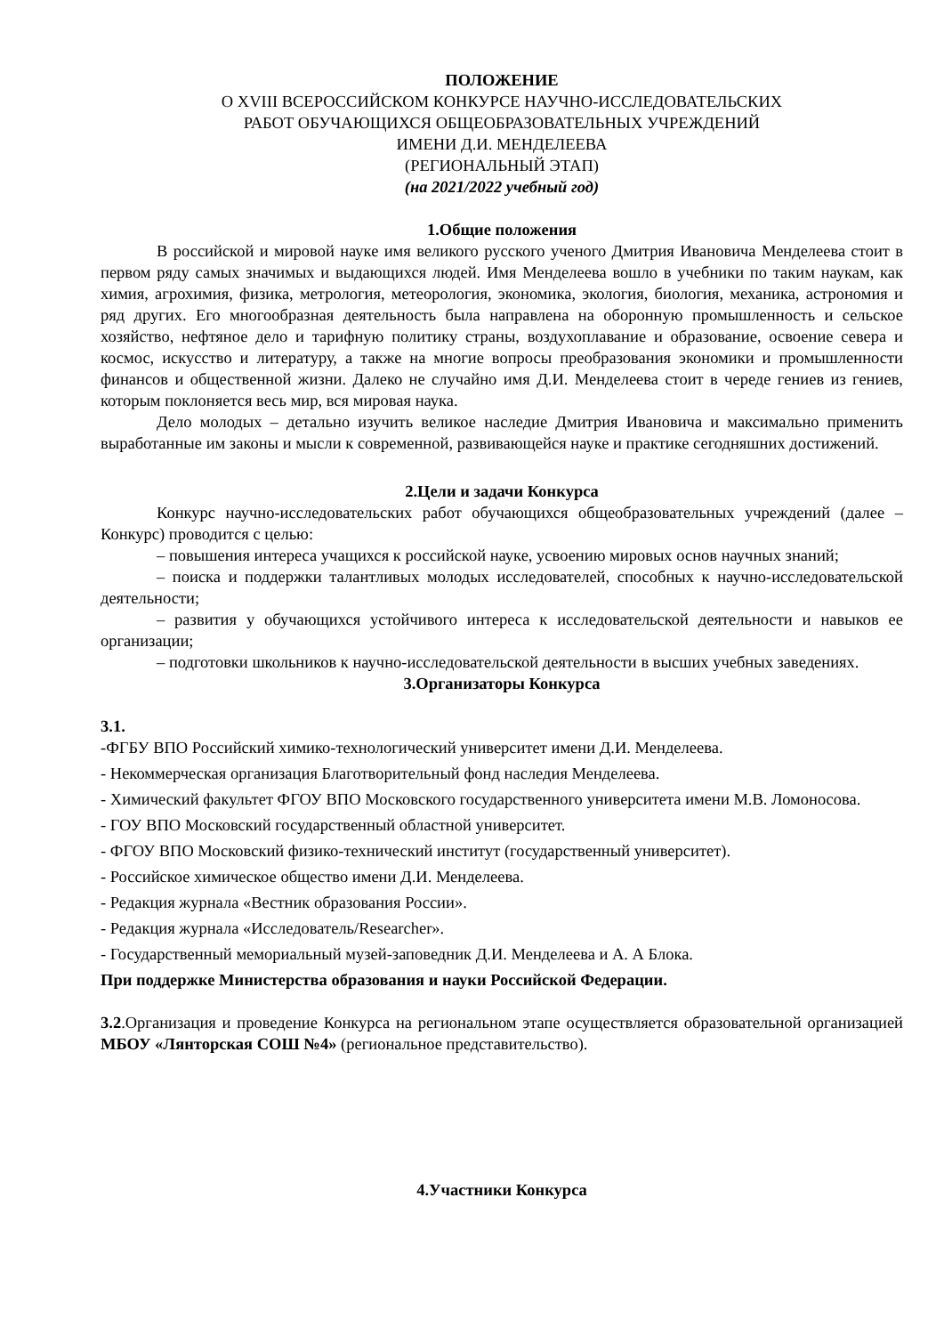ПОЛОЖЕНИЕ
О XVIII ВСЕРОССИЙСКОМ КОНКУРСЕ НАУЧНО-ИССЛЕДОВАТЕЛЬСКИХ
РАБОТ ОБУЧАЮЩИХСЯ ОБЩЕОБРАЗОВАТЕЛЬНЫХ УЧРЕЖДЕНИЙ
ИМЕНИ Д.И. МЕНДЕЛЕЕВА
(РЕГИОНАЛЬНЫЙ ЭТАП)
(на 2021/2022 учебный год)
1.Общие положения
В российской и мировой науке имя великого русского ученого Дмитрия Ивановича Менделеева стоит в первом ряду самых значимых и выдающихся людей. Имя Менделеева вошло в учебники по таким наукам, как химия, агрохимия, физика, метрология, метеорология, экономика, экология, биология, механика, астрономия и ряд других. Его многообразная деятельность была направлена на оборонную промышленность и сельское хозяйство, нефтяное дело и тарифную политику страны, воздухоплавание и образование, освоение севера и космос, искусство и литературу, а также на многие вопросы преобразования экономики и промышленности финансов и общественной жизни. Далеко не случайно имя Д.И. Менделеева стоит в череде гениев из гениев, которым поклоняется весь мир, вся мировая наука.
Дело молодых – детально изучить великое наследие Дмитрия Ивановича и максимально применить выработанные им законы и мысли к современной, развивающейся науке и практике сегодняшних достижений.
2.Цели и задачи Конкурса
Конкурс научно-исследовательских работ обучающихся общеобразовательных учреждений (далее – Конкурс) проводится с целью:
– повышения интереса учащихся к российской науке, усвоению мировых основ научных знаний;
– поиска и поддержки талантливых молодых исследователей, способных к научно-исследовательской деятельности;
– развития у обучающихся устойчивого интереса к исследовательской деятельности и навыков ее организации;
– подготовки школьников к научно-исследовательской деятельности в высших учебных заведениях.
3.Организаторы Конкурса
3.1.
-ФГБУ ВПО Российский химико-технологический университет имени Д.И. Менделеева.
- Некоммерческая организация Благотворительный фонд наследия Менделеева.
- Химический факультет ФГОУ ВПО Московского государственного университета имени М.В. Ломоносова.
- ГОУ ВПО Московский государственный областной университет.
- ФГОУ ВПО Московский физико-технический институт (государственный университет).
- Российское химическое общество имени Д.И. Менделеева.
- Редакция журнала «Вестник образования России».
- Редакция журнала «Исследователь/Researcher».
- Государственный мемориальный музей-заповедник Д.И. Менделеева и А. А Блока.
При поддержке Министерства образования и науки Российской Федерации.
3.2.Организация и проведение Конкурса на региональном этапе осуществляется образовательной организацией МБОУ «Лянторская СОШ №4» (региональное представительство).
4.Участники Конкурса